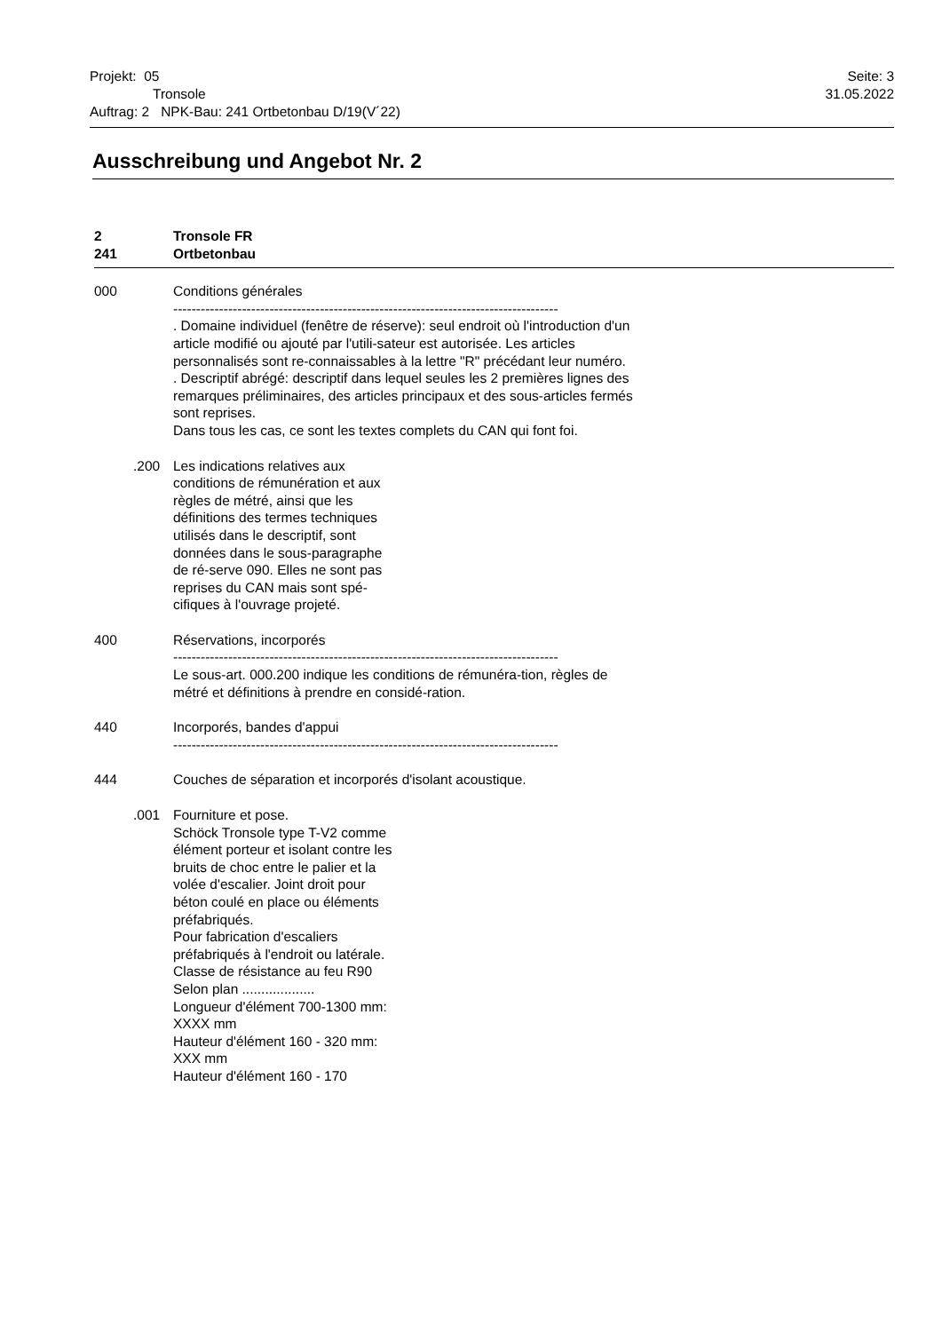Seite: 3
31.05.2022
Projekt: 05
Tronsole
Auftrag: 2 NPK-Bau: 241 Ortbetonbau D/19(V´22)
Ausschreibung und Angebot Nr. 2
2 Tronsole FR
241 Ortbetonbau
000 Conditions générales
------------------------------------------------------------------------------------
. Domaine individuel (fenêtre de réserve): seul endroit où l'introduction d'un article modifié ou ajouté par l'utili-sateur est autorisée. Les articles personnalisés sont re-connaissables à la lettre "R" précédant leur numéro.
. Descriptif abrégé: descriptif dans lequel seules les 2 premières lignes des remarques préliminaires, des articles principaux et des sous-articles fermés sont reprises.
Dans tous les cas, ce sont les textes complets du CAN qui font foi.
.200 Les indications relatives aux conditions de rémunération et aux règles de métré, ainsi que les définitions des termes techniques utilisés dans le descriptif, sont données dans le sous-paragraphe de ré-serve 090. Elles ne sont pas reprises du CAN mais sont spé-cifiques à l'ouvrage projeté.
400 Réservations, incorporés
------------------------------------------------------------------------------------
Le sous-art. 000.200 indique les conditions de rémunéra-tion, règles de métré et définitions à prendre en considé-ration.
440 Incorporés, bandes d'appui
------------------------------------------------------------------------------------
444 Couches de séparation et incorporés d'isolant acoustique.
.001 Fourniture et pose.
Schöck Tronsole type T-V2 comme élément porteur et isolant contre les bruits de choc entre le palier et la volée d'escalier. Joint droit pour béton coulé en place ou éléments préfabriqués.
Pour fabrication d'escaliers préfabriqués à l'endroit ou latérale.
Classe de résistance au feu R90
Selon plan ...................
Longueur d'élément 700-1300 mm: XXXX mm
Hauteur d'élément 160 - 320 mm: XXX mm
Hauteur d'élément 160 - 170